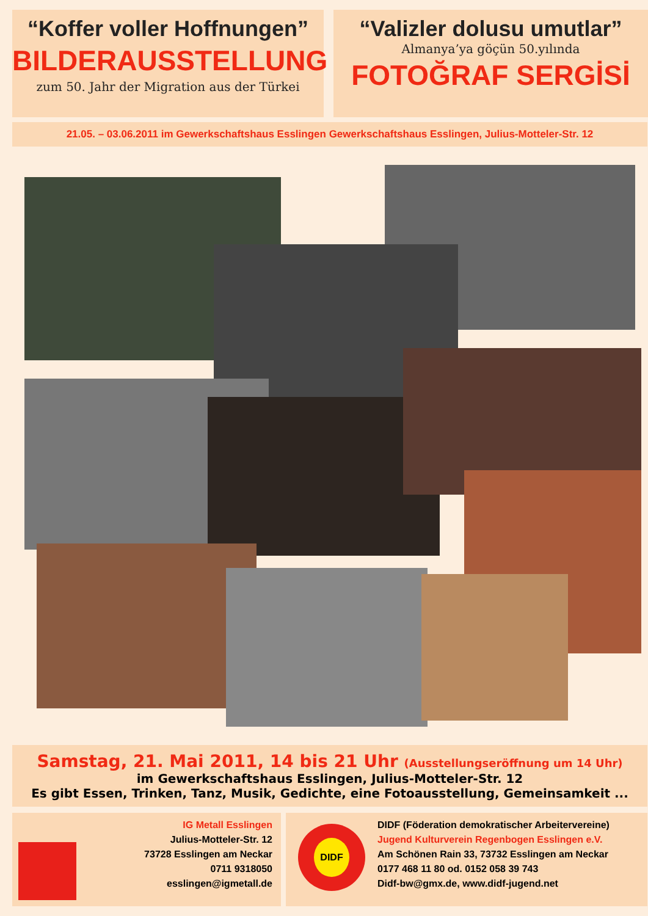“Koffer voller Hoffnungen”
BILDERAUSSTELLUNG
zum 50. Jahr der Migration aus der Türkei
“Valizler dolusu umutlar”
Almanya’ya göçün 50.yılında
FOTOĞRAF SERGİSİ
21.05. – 03.06.2011 im Gewerkschaftshaus Esslingen Gewerkschaftshaus Esslingen, Julius-Motteler-Str. 12
Samstag, 21. Mai 2011, 14 bis 21 Uhr (Ausstellungseröffnung um 14 Uhr)
im Gewerkschaftshaus Esslingen, Julius-Motteler-Str. 12
Es gibt Essen, Trinken, Tanz, Musik, Gedichte, eine Fotoausstellung, Gemeinsamkeit ...
IG Metall Esslingen
Julius-Motteler-Str. 12
73728 Esslingen am Neckar
0711 9318050
esslingen@igmetall.de
DIDF
DIDF (Föderation demokratischer Arbeitervereine)
Jugend Kulturverein Regenbogen Esslingen e.V.
Am Schönen Rain 33, 73732 Esslingen am Neckar
0177 468 11 80 od. 0152 058 39 743
Didf-bw@gmx.de, www.didf-jugend.net